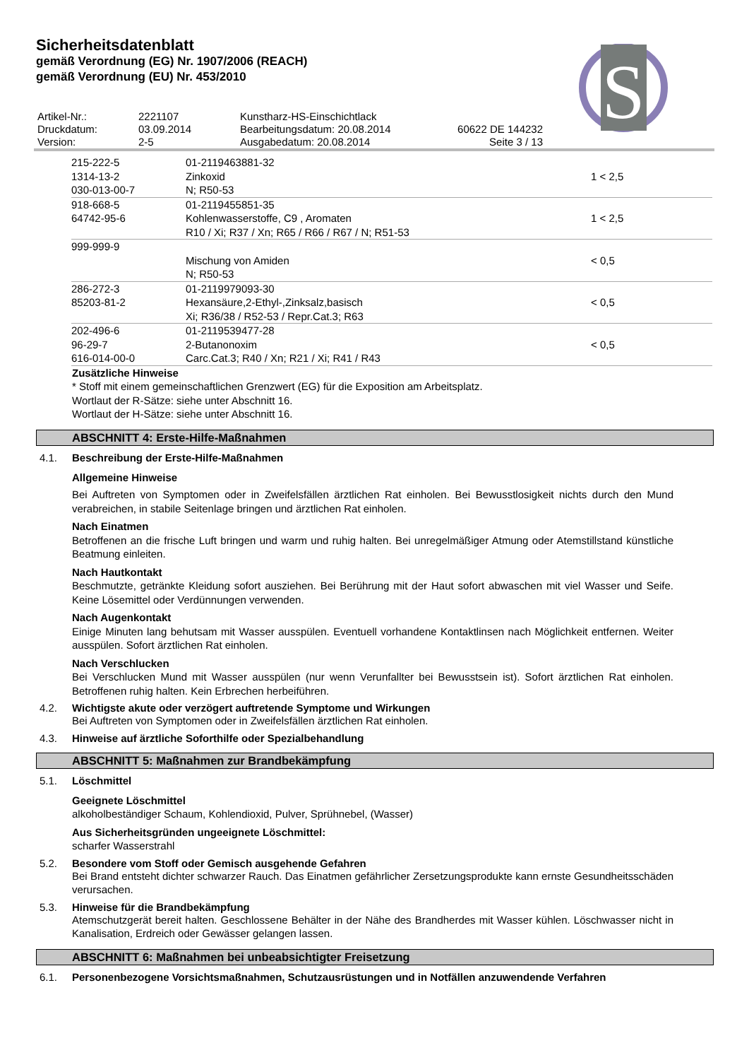Sicherheitsdatenblatt
gemäß Verordnung (EG) Nr. 1907/2006 (REACH)
gemäß Verordnung (EU) Nr. 453/2010
S
| Artikel-Nr.: | 2221107 | Kunstharz-HS-Einschichtlack | |
| Druckdatum: | 03.09.2014 | Bearbeitungsdatum: 20.08.2014 | 60622 DE 144232 |
| Version: | 2-5 | Ausgabedatum: 20.08.2014 | Seite 3 / 13 |
| 215-222-5 1314-13-2 030-013-00-7 | 01-2119463881-32 Zinkoxid N; R50-53 | 1 < 2,5 |
| 918-668-5 64742-95-6 | 01-2119455851-35 Kohlenwasserstoffe, C9 , Aromaten R10 / Xi; R37 / Xn; R65 / R66 / R67 / N; R51-53 | 1 < 2,5 |
| 999-999-9 | Mischung von Amiden N; R50-53 | < 0,5 |
| 286-272-3 85203-81-2 | 01-2119979093-30 Hexansäure,2-Ethyl-,Zinksalz,basisch Xi; R36/38 / R52-53 / Repr.Cat.3; R63 | < 0,5 |
| 202-496-6 96-29-7 616-014-00-0 | 01-2119539477-28 2-Butanonoxim Carc.Cat.3; R40 / Xn; R21 / Xi; R41 / R43 | < 0,5 |
Zusätzliche Hinweise
* Stoff mit einem gemeinschaftlichen Grenzwert (EG) für die Exposition am Arbeitsplatz.
Wortlaut der R-Sätze: siehe unter Abschnitt 16.
Wortlaut der H-Sätze: siehe unter Abschnitt 16.
ABSCHNITT 4: Erste-Hilfe-Maßnahmen
4.1. Beschreibung der Erste-Hilfe-Maßnahmen
Allgemeine Hinweise
Bei Auftreten von Symptomen oder in Zweifelsfällen ärztlichen Rat einholen. Bei Bewusstlosigkeit nichts durch den Mund verabreichen, in stabile Seitenlage bringen und ärztlichen Rat einholen.
Nach Einatmen
Betroffenen an die frische Luft bringen und warm und ruhig halten. Bei unregelmäßiger Atmung oder Atemstillstand künstliche Beatmung einleiten.
Nach Hautkontakt
Beschmutzte, getränkte Kleidung sofort ausziehen. Bei Berührung mit der Haut sofort abwaschen mit viel Wasser und Seife. Keine Lösemittel oder Verdünnungen verwenden.
Nach Augenkontakt
Einige Minuten lang behutsam mit Wasser ausspülen. Eventuell vorhandene Kontaktlinsen nach Möglichkeit entfernen. Weiter ausspülen. Sofort ärztlichen Rat einholen.
Nach Verschlucken
Bei Verschlucken Mund mit Wasser ausspülen (nur wenn Verunfallter bei Bewusstsein ist). Sofort ärztlichen Rat einholen. Betroffenen ruhig halten. Kein Erbrechen herbeiführen.
4.2. Wichtigste akute oder verzögert auftretende Symptome und Wirkungen
Bei Auftreten von Symptomen oder in Zweifelsfällen ärztlichen Rat einholen.
4.3. Hinweise auf ärztliche Soforthilfe oder Spezialbehandlung
ABSCHNITT 5: Maßnahmen zur Brandbekämpfung
5.1. Löschmittel
Geeignete Löschmittel
alkoholbeständiger Schaum, Kohlendioxid, Pulver, Sprühnebel, (Wasser)
Aus Sicherheitsgründen ungeeignete Löschmittel:
scharfer Wasserstrahl
5.2. Besondere vom Stoff oder Gemisch ausgehende Gefahren
Bei Brand entsteht dichter schwarzer Rauch. Das Einatmen gefährlicher Zersetzungsprodukte kann ernste Gesundheitsschäden verursachen.
5.3. Hinweise für die Brandbekämpfung
Atemschutzgerät bereit halten. Geschlossene Behälter in der Nähe des Brandherdes mit Wasser kühlen. Löschwasser nicht in Kanalisation, Erdreich oder Gewässer gelangen lassen.
ABSCHNITT 6: Maßnahmen bei unbeabsichtigter Freisetzung
6.1. Personenbezogene Vorsichtsmaßnahmen, Schutzausrüstungen und in Notfällen anzuwendende Verfahren